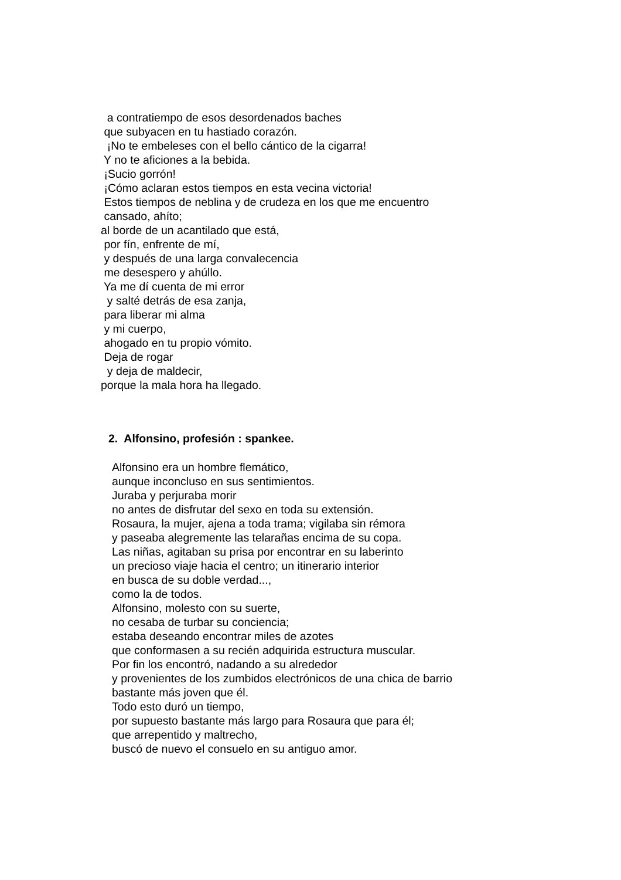a contratiempo de esos desordenados baches
que subyacen en tu hastiado corazón.
¡No te embeleses con el bello cántico de la cigarra!
Y no te aficiones a la bebida.
¡Sucio gorrón!
¡Cómo aclaran estos tiempos en esta vecina victoria!
Estos tiempos de neblina y de crudeza en los que me encuentro
cansado, ahíto;
al borde de un acantilado que está,
por fín, enfrente de mí,
y después de una larga convalecencia
me desespero y ahúllo.
Ya me dí cuenta de mi error
y salté detrás de esa zanja,
para liberar mi alma
y mi cuerpo,
ahogado en tu propio vómito.
Deja de rogar
y deja de maldecir,
porque la mala hora ha llegado.
2. Alfonsino, profesión : spankee.
Alfonsino era un hombre flemático,
aunque inconcluso en sus sentimientos.
Juraba y perjuraba morir
no antes de disfrutar del sexo en toda su extensión.
Rosaura, la mujer, ajena a toda trama; vigilaba sin rémora
y paseaba alegremente las telarañas encima de su copa.
Las niñas, agitaban su prisa por encontrar en su laberinto
un precioso viaje hacia el centro; un itinerario interior
en busca de su doble verdad...,
como la de todos.
Alfonsino, molesto con su suerte,
no cesaba de turbar su conciencia;
estaba deseando encontrar miles de azotes
que conformasen a su recién adquirida estructura muscular.
Por fin los encontró, nadando a su alrededor
y provenientes de los zumbidos electrónicos de una chica de barrio
bastante más joven que él.
Todo esto duró un tiempo,
por supuesto bastante más largo para Rosaura que para él;
que arrepentido y maltrecho,
buscó de nuevo el consuelo en su antiguo amor.